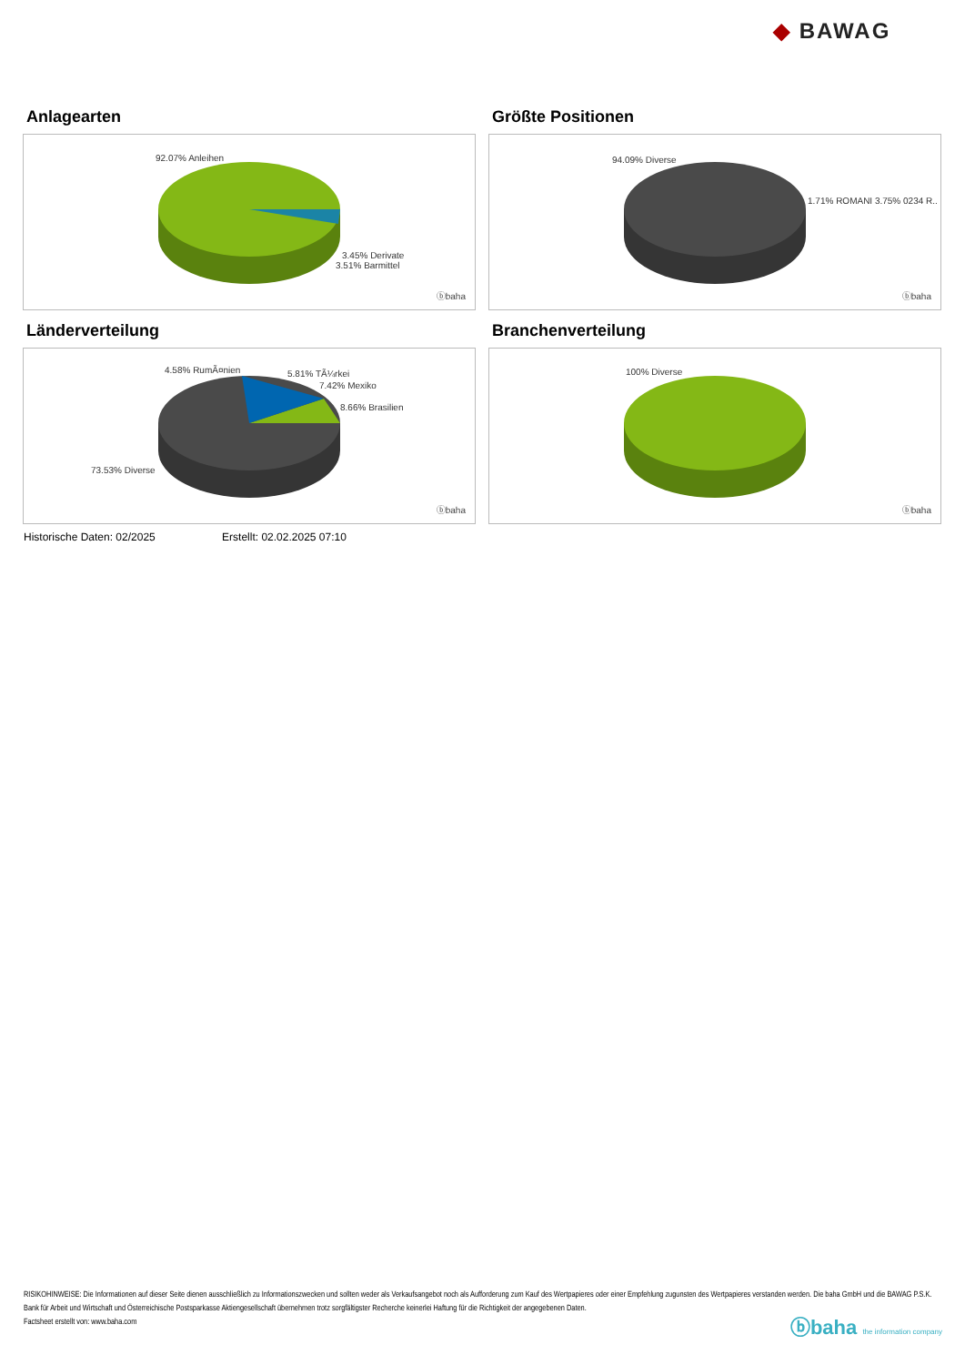◆ BAWAG
Anlagearten
92.07% Anleihen
3.45% Derivate
3.51% Barmittel
ⓑbaha
Größte Positionen
94.09% Diverse
1.71% ROMANI 3.75% 0234 R..
ⓑbaha
Länderverteilung
4.58% RumÃ¤nien 5.81% TÃ¼rkei
7.42% Mexiko
8.66% Brasilien
73.53% Diverse
ⓑbaha
Branchenverteilung
100% Diverse
ⓑbaha
Historische Daten: 02/2025 Erstellt: 02.02.2025 07:10
RISIKOHINWEISE: Die Informationen auf dieser Seite dienen ausschließlich zu Informationszwecken und sollten weder als Verkaufsangebot noch als Aufforderung zum Kauf des Wertpapieres oder einer Empfehlung zugunsten des Wertpapieres verstanden werden. Die baha GmbH und die BAWAG P.S.K. Bank für Arbeit und Wirtschaft und Österreichische Postsparkasse Aktiengesellschaft übernehmen trotz sorgfältigster Recherche keinerlei Haftung für die Richtigkeit der angegebenen Daten.
Factsheet erstellt von: www.baha.com
ⓑbaha the information company